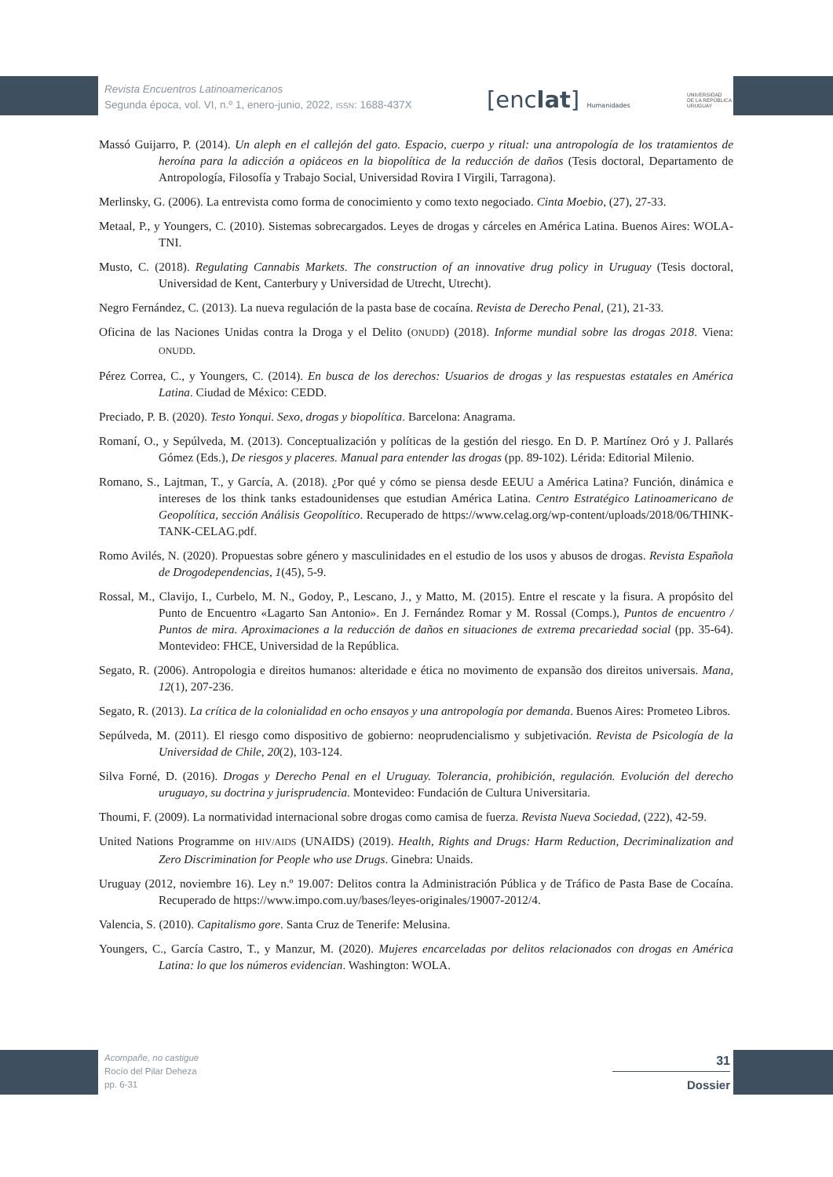Revista Encuentros Latinoamericanos
Segunda época, vol. VI, n.º 1, enero-junio, 2022, ISSN: 1688-437X
[enclat] Humanidades
UNIVERSIDAD
DE LA REPÚBLICA
URUGUAY
Massó Guijarro, P. (2014). Un aleph en el callejón del gato. Espacio, cuerpo y ritual: una antropología de los tratamientos de heroína para la adicción a opiáceos en la biopolítica de la reducción de daños (Tesis doctoral, Departamento de Antropología, Filosofía y Trabajo Social, Universidad Rovira I Virgili, Tarragona).
Merlinsky, G. (2006). La entrevista como forma de conocimiento y como texto negociado. Cinta Moebio, (27), 27-33.
Metaal, P., y Youngers, C. (2010). Sistemas sobrecargados. Leyes de drogas y cárceles en América Latina. Buenos Aires: WOLA-TNI.
Musto, C. (2018). Regulating Cannabis Markets. The construction of an innovative drug policy in Uruguay (Tesis doctoral, Universidad de Kent, Canterbury y Universidad de Utrecht, Utrecht).
Negro Fernández, C. (2013). La nueva regulación de la pasta base de cocaína. Revista de Derecho Penal, (21), 21-33.
Oficina de las Naciones Unidas contra la Droga y el Delito (ONUDD) (2018). Informe mundial sobre las drogas 2018. Viena: ONUDD.
Pérez Correa, C., y Youngers, C. (2014). En busca de los derechos: Usuarios de drogas y las respuestas estatales en América Latina. Ciudad de México: CEDD.
Preciado, P. B. (2020). Testo Yonqui. Sexo, drogas y biopolítica. Barcelona: Anagrama.
Romaní, O., y Sepúlveda, M. (2013). Conceptualización y políticas de la gestión del riesgo. En D. P. Martínez Oró y J. Pallarés Gómez (Eds.), De riesgos y placeres. Manual para entender las drogas (pp. 89-102). Lérida: Editorial Milenio.
Romano, S., Lajtman, T., y García, A. (2018). ¿Por qué y cómo se piensa desde EEUU a América Latina? Función, dinámica e intereses de los think tanks estadounidenses que estudian América Latina. Centro Estratégico Latinoamericano de Geopolítica, sección Análisis Geopolítico. Recuperado de https://www.celag.org/wp-content/uploads/2018/06/THINK-TANK-CELAG.pdf.
Romo Avilés, N. (2020). Propuestas sobre género y masculinidades en el estudio de los usos y abusos de drogas. Revista Española de Drogodependencias, 1(45), 5-9.
Rossal, M., Clavijo, I., Curbelo, M. N., Godoy, P., Lescano, J., y Matto, M. (2015). Entre el rescate y la fisura. A propósito del Punto de Encuentro «Lagarto San Antonio». En J. Fernández Romar y M. Rossal (Comps.), Puntos de encuentro / Puntos de mira. Aproximaciones a la reducción de daños en situaciones de extrema precariedad social (pp. 35-64). Montevideo: FHCE, Universidad de la República.
Segato, R. (2006). Antropologia e direitos humanos: alteridade e ética no movimento de expansão dos direitos universais. Mana, 12(1), 207-236.
Segato, R. (2013). La crítica de la colonialidad en ocho ensayos y una antropología por demanda. Buenos Aires: Prometeo Libros.
Sepúlveda, M. (2011). El riesgo como dispositivo de gobierno: neoprudencialismo y subjetivación. Revista de Psicología de la Universidad de Chile, 20(2), 103-124.
Silva Forné, D. (2016). Drogas y Derecho Penal en el Uruguay. Tolerancia, prohibición, regulación. Evolución del derecho uruguayo, su doctrina y jurisprudencia. Montevideo: Fundación de Cultura Universitaria.
Thoumi, F. (2009). La normatividad internacional sobre drogas como camisa de fuerza. Revista Nueva Sociedad, (222), 42-59.
United Nations Programme on HIV/AIDS (UNAIDS) (2019). Health, Rights and Drugs: Harm Reduction, Decriminalization and Zero Discrimination for People who use Drugs. Ginebra: Unaids.
Uruguay (2012, noviembre 16). Ley n.º 19.007: Delitos contra la Administración Pública y de Tráfico de Pasta Base de Cocaína. Recuperado de https://www.impo.com.uy/bases/leyes-originales/19007-2012/4.
Valencia, S. (2010). Capitalismo gore. Santa Cruz de Tenerife: Melusina.
Youngers, C., García Castro, T., y Manzur, M. (2020). Mujeres encarceladas por delitos relacionados con drogas en América Latina: lo que los números evidencian. Washington: WOLA.
Acompañe, no castigue
Rocío del Pilar Deheza
pp. 6-31
31
Dossier